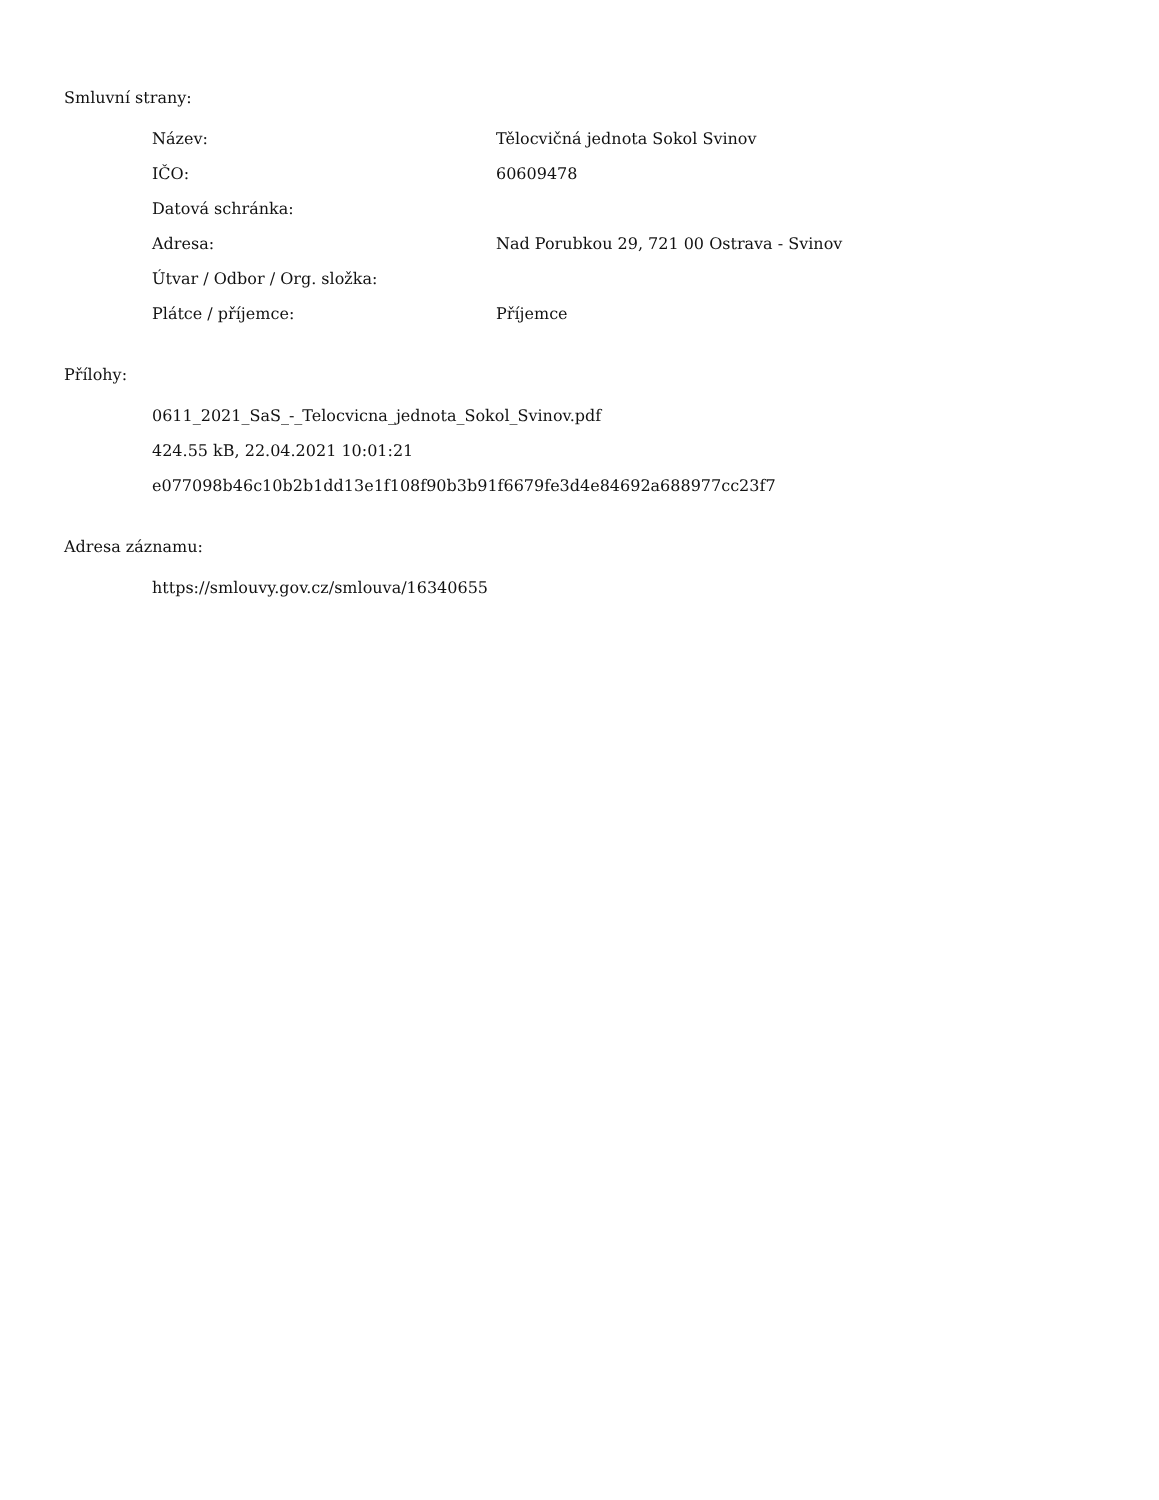Smluvní strany:
| Název: | Tělocvičná jednota Sokol Svinov |
| IČO: | 60609478 |
| Datová schránka: | |
| Adresa: | Nad Porubkou 29, 721 00 Ostrava - Svinov |
| Útvar / Odbor / Org. složka: | |
| Plátce / příjemce: | Příjemce |
Přílohy:
0611_2021_SaS_-_Telocvicna_jednota_Sokol_Svinov.pdf
424.55 kB, 22.04.2021 10:01:21
e077098b46c10b2b1dd13e1f108f90b3b91f6679fe3d4e84692a688977cc23f7
Adresa záznamu:
https://smlouvy.gov.cz/smlouva/16340655